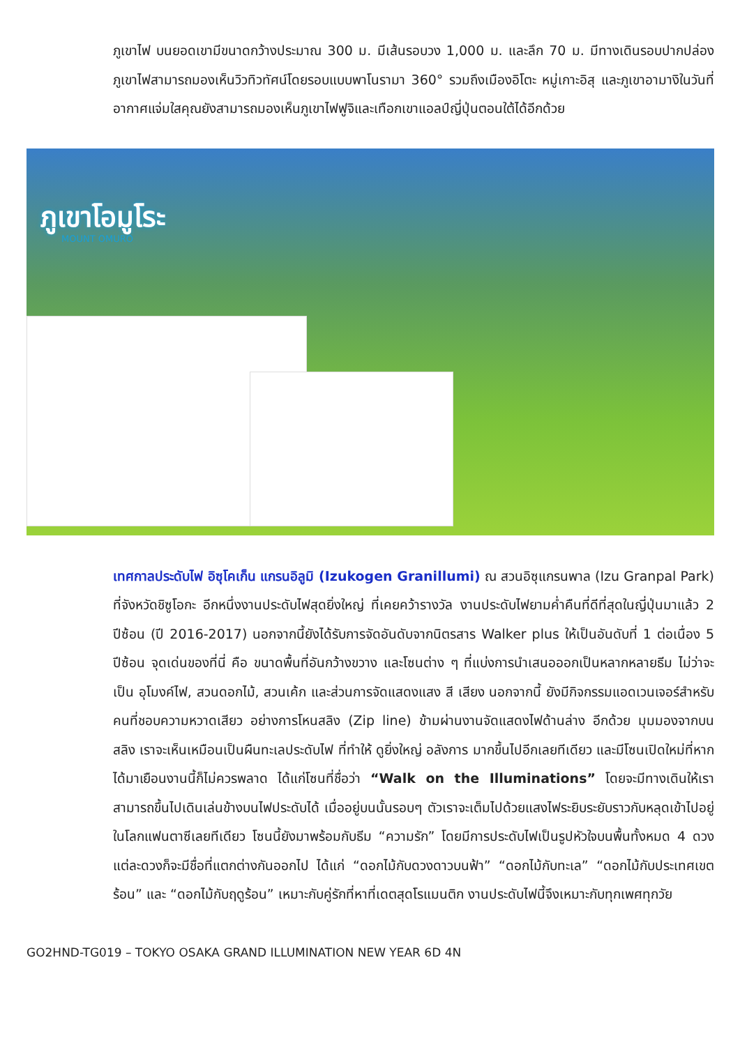ภูเขาไฟ บนยอดเขามีขนาดกว้างประมาณ 300 ม. มีเส้นรอบวง 1,000 ม. และลึก 70 ม. มีทางเดินรอบปากปล่องภูเขาไฟสามารถมองเห็นวิวทิวทัศน์โดยรอบแบบพาโนรามา 360° รวมถึงเมืองอิโตะ หมู่เกาะอิสุ และภูเขาอามางิในวันที่อากาศแจ่มใสคุณยังสามารถมองเห็นภูเขาไฟฟูจิและเทือกเขาแอลป์ญี่ปุ่นตอนใต้ได้อีกด้วย
ภูเขาโอมูโระ
MOUNT OMURO
เทศกาลประดับไฟ อิซุโคเก็น แกรนอิลูมิ (Izukogen Granillumi) ณ สวนอิซุแกรนพาล (Izu Granpal Park) ที่จังหวัดชิซูโอกะ อีกหนึ่งงานประดับไฟสุดยิ่งใหญ่ ที่เคยคว้ารางวัล งานประดับไฟยามค่ำคืนที่ดีที่สุดในญี่ปุ่นมาแล้ว 2 ปีซ้อน (ปี 2016-2017) นอกจากนี้ยังได้รับการจัดอันดับจากนิตรสาร Walker plus ให้เป็นอันดับที่ 1 ต่อเนื่อง 5 ปีซ้อน จุดเด่นของที่นี่ คือ ขนาดพื้นที่อันกว้างขวาง และโซนต่าง ๆ ที่แบ่งการนำเสนอออกเป็นหลากหลายธีม ไม่ว่าจะเป็น อุโมงค์ไฟ, สวนดอกไม้, สวนเค้ก และส่วนการจัดแสดงแสง สี เสียง นอกจากนี้ ยังมีกิจกรรมแอดเวนเจอร์สำหรับคนที่ชอบความหวาดเสียว อย่างการโหนสลิง (Zip line) ข้ามผ่านงานจัดแสดงไฟด้านล่าง อีกด้วย มุมมองจากบนสลิง เราจะเห็นเหมือนเป็นผืนทะเลประดับไฟ ที่ทำให้ ดูยิ่งใหญ่ อลังการ มากขึ้นไปอีกเลยทีเดียว และมีโซนเปิดใหม่ที่หากได้มาเยือนงานนี้ก็ไม่ควรพลาด ได้แก่โซนที่ชื่อว่า “Walk on the Illuminations” โดยจะมีทางเดินให้เราสามารถขึ้นไปเดินเล่นข้างบนไฟประดับได้ เมื่ออยู่บนนั้นรอบๆ ตัวเราจะเต็มไปด้วยแสงไฟระยิบระยับราวกับหลุดเข้าไปอยู่ในโลกแฟนตาซีเลยทีเดียว โซนนี้ยังมาพร้อมกับธีม “ความรัก” โดยมีการประดับไฟเป็นรูปหัวใจบนพื้นทั้งหมด 4 ดวง แต่ละดวงก็จะมีชื่อที่แตกต่างกันออกไป ได้แก่ “ดอกไม้กับดวงดาวบนฟ้า” “ดอกไม้กับทะเล” “ดอกไม้กับประเทศเขตร้อน” และ “ดอกไม้กับฤดูร้อน” เหมาะกับคู่รักที่หาที่เดตสุดโรแมนติก งานประดับไฟนี้จึงเหมาะกับทุกเพศทุกวัย
GO2HND-TG019 – TOKYO OSAKA GRAND ILLUMINATION NEW YEAR 6D 4N